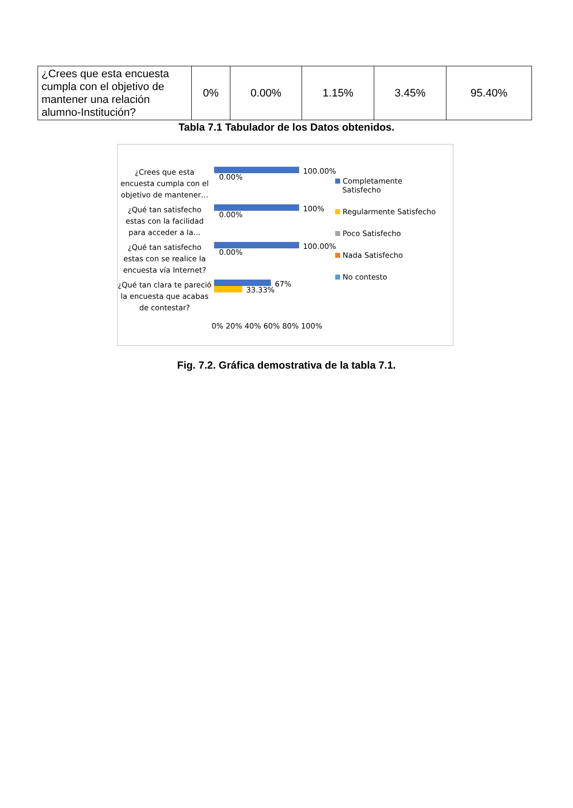| ¿Crees que esta encuesta cumpla con el objetivo de mantener una relación alumno-Institución? | 0% | 0.00% | 1.15% | 3.45% | 95.40% |
Tabla 7.1 Tabulador de los Datos obtenidos.
¿Crees que esta encuesta cumpla con el objetivo de mantener…
¿Qué tan satisfecho estas con la facilidad para acceder a la…
¿Qué tan satisfecho estas con se realice la encuesta vía Internet?
¿Qué tan clara te pareció la encuesta que acabas de contestar?
100.00%
0.00%
100%
0.00%
100.00%
0.00%
67%
33.33%
0% 20% 40% 60% 80% 100%
Completamente
Satisfecho
Regularmente Satisfecho
Poco Satisfecho
Nada Satisfecho
No contesto
Fig. 7.2. Gráfica demostrativa de la tabla 7.1.